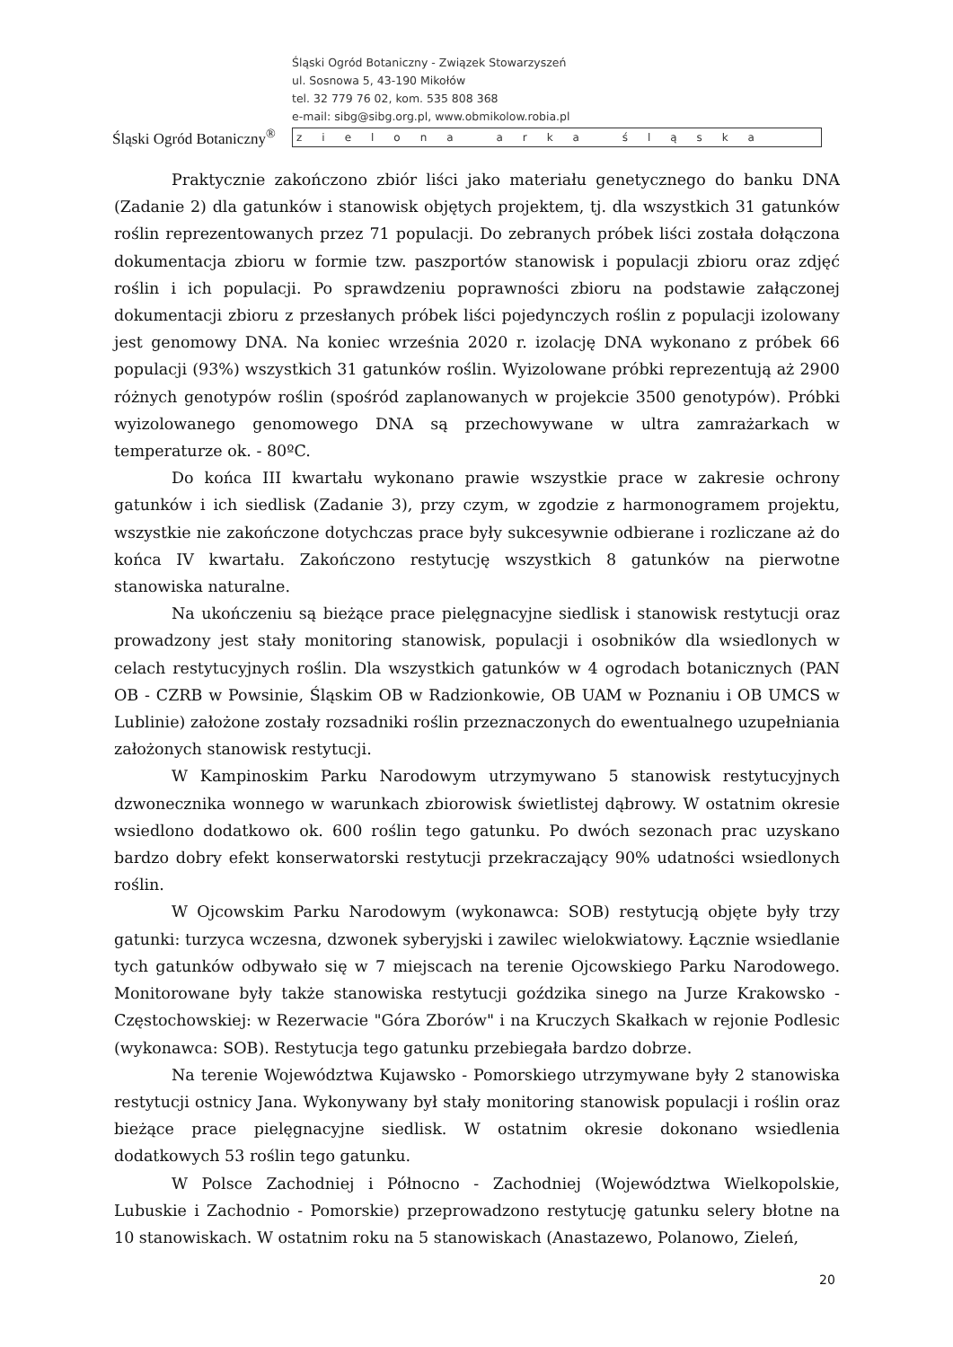Śląski Ogród Botaniczny<sup>®</sup>
Śląski Ogród Botaniczny - Związek Stowarzyszeń
ul. Sosnowa 5, 43-190 Mikołów
tel. 32 779 76 02, kom. 535 808 368
e-mail: sibg@sibg.org.pl, www.obmikolow.robia.pl
zielona arka śląska
Praktycznie zakończono zbiór liści jako materiału genetycznego do banku DNA (Zadanie 2) dla gatunków i stanowisk objętych projektem, tj. dla wszystkich 31 gatunków roślin reprezentowanych przez 71 populacji. Do zebranych próbek liści została dołączona dokumentacja zbioru w formie tzw. paszportów stanowisk i populacji zbioru oraz zdjęć roślin i ich populacji. Po sprawdzeniu poprawności zbioru na podstawie załączonej dokumentacji zbioru z przesłanych próbek liści pojedynczych roślin z populacji izolowany jest genomowy DNA. Na koniec września 2020 r. izolację DNA wykonano z próbek 66 populacji (93%) wszystkich 31 gatunków roślin. Wyizolowane próbki reprezentują aż 2900 różnych genotypów roślin (spośród zaplanowanych w projekcie 3500 genotypów). Próbki wyizolowanego genomowego DNA są przechowywane w ultra zamrażarkach w temperaturze ok. - 80ºC.
Do końca III kwartału wykonano prawie wszystkie prace w zakresie ochrony gatunków i ich siedlisk (Zadanie 3), przy czym, w zgodzie z harmonogramem projektu, wszystkie nie zakończone dotychczas prace były sukcesywnie odbierane i rozliczane aż do końca IV kwartału. Zakończono restytucję wszystkich 8 gatunków na pierwotne stanowiska naturalne.
Na ukończeniu są bieżące prace pielęgnacyjne siedlisk i stanowisk restytucji oraz prowadzony jest stały monitoring stanowisk, populacji i osobników dla wsiedlonych w celach restytucyjnych roślin. Dla wszystkich gatunków w 4 ogrodach botanicznych (PAN OB - CZRB w Powsinie, Śląskim OB w Radzionkowie, OB UAM w Poznaniu i OB UMCS w Lublinie) założone zostały rozsadniki roślin przeznaczonych do ewentualnego uzupełniania założonych stanowisk restytucji.
W Kampinoskim Parku Narodowym utrzymywano 5 stanowisk restytucyjnych dzwonecznika wonnego w warunkach zbiorowisk świetlistej dąbrowy. W ostatnim okresie wsiedlono dodatkowo ok. 600 roślin tego gatunku. Po dwóch sezonach prac uzyskano bardzo dobry efekt konserwatorski restytucji przekraczający 90% udatności wsiedlonych roślin.
W Ojcowskim Parku Narodowym (wykonawca: SOB) restytucją objęte były trzy gatunki: turzyca wczesna, dzwonek syberyjski i zawilec wielokwiatowy. Łącznie wsiedlanie tych gatunków odbywało się w 7 miejscach na terenie Ojcowskiego Parku Narodowego. Monitorowane były także stanowiska restytucji goździka sinego na Jurze Krakowsko - Częstochowskiej: w Rezerwacie "Góra Zborów" i na Kruczych Skałkach w rejonie Podlesic (wykonawca: SOB). Restytucja tego gatunku przebiegała bardzo dobrze.
Na terenie Województwa Kujawsko - Pomorskiego utrzymywane były 2 stanowiska restytucji ostnicy Jana. Wykonywany był stały monitoring stanowisk populacji i roślin oraz bieżące prace pielęgnacyjne siedlisk. W ostatnim okresie dokonano wsiedlenia dodatkowych 53 roślin tego gatunku.
W Polsce Zachodniej i Północno - Zachodniej (Województwa Wielkopolskie, Lubuskie i Zachodnio - Pomorskie) przeprowadzono restytucję gatunku selery błotne na 10 stanowiskach. W ostatnim roku na 5 stanowiskach (Anastazewo, Polanowo, Zieleń,
20